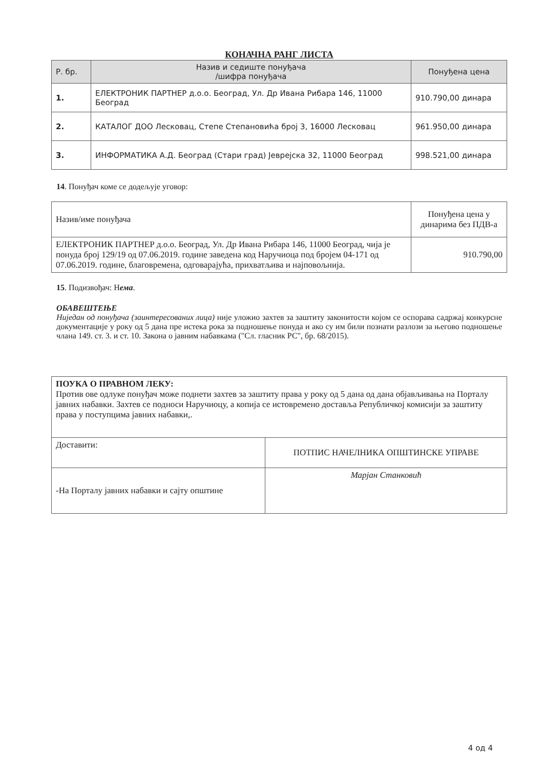КОНАЧНА РАНГ ЛИСТА
| Р. бр. | Назив и седиште понуђача /шифра понуђача | Понуђена цена |
| --- | --- | --- |
| 1. | ЕЛЕКТРОНИК ПАРТНЕР д.о.о. Београд, Ул. Др Ивана Рибара 146, 11000 Београд | 910.790,00 динара |
| 2. | КАТАЛОГ ДОО Лесковац, Степе Степановића број 3, 16000 Лесковац | 961.950,00 динара |
| 3. | ИНФОРМАТИКА А.Д. Београд (Стари град) Јеврејска 32, 11000 Београд | 998.521,00 динара |
14. Понуђач коме се додељује уговор:
| Назив/име понуђача | Понуђена цена у динарима без ПДВ-а |
| ЕЛЕКТРОНИК ПАРТНЕР д.о.о. Београд, Ул. Др Ивана Рибара 146, 11000 Београд, чија је понуда број 129/19 од 07.06.2019. године заведена код Наручиоца под бројем 04-171 од 07.06.2019. године, благовремена, одговарајућа, прихватљива и најповољнија. | 910.790,00 |
15. Подизвођач: Нема.
ОБАВЕШТЕЊЕ
Ниједан од понуђача (заинтересованих лица) није уложио захтев за заштиту законитости којом се оспорава садржај конкурсне документације у року од 5 дана пре истека рока за подношење понуда и ако су им били познати разлози за његово подношење члана 149. ст. 3. и ст. 10. Закона о јавним набавкама ("Сл. гласник РС", бр. 68/2015).
| ПОУКА О ПРАВНОМ ЛЕКУ: Против ове одлуке понуђач може поднети захтев за заштиту права у року од 5 дана од дана објављивања на Порталу јавних набавки. Захтев се подноси Наручиоцу, а копија се истовремено доставља Републичкој комисији за заштиту права у поступцима јавних набавки,. | |
| Доставити: | ПОТПИС НАЧЕЛНИКА ОПШТИНСКЕ УПРАВЕ |
| -На Порталу јавних набавки и сајту општине | Марјан Станковић |
4 од 4